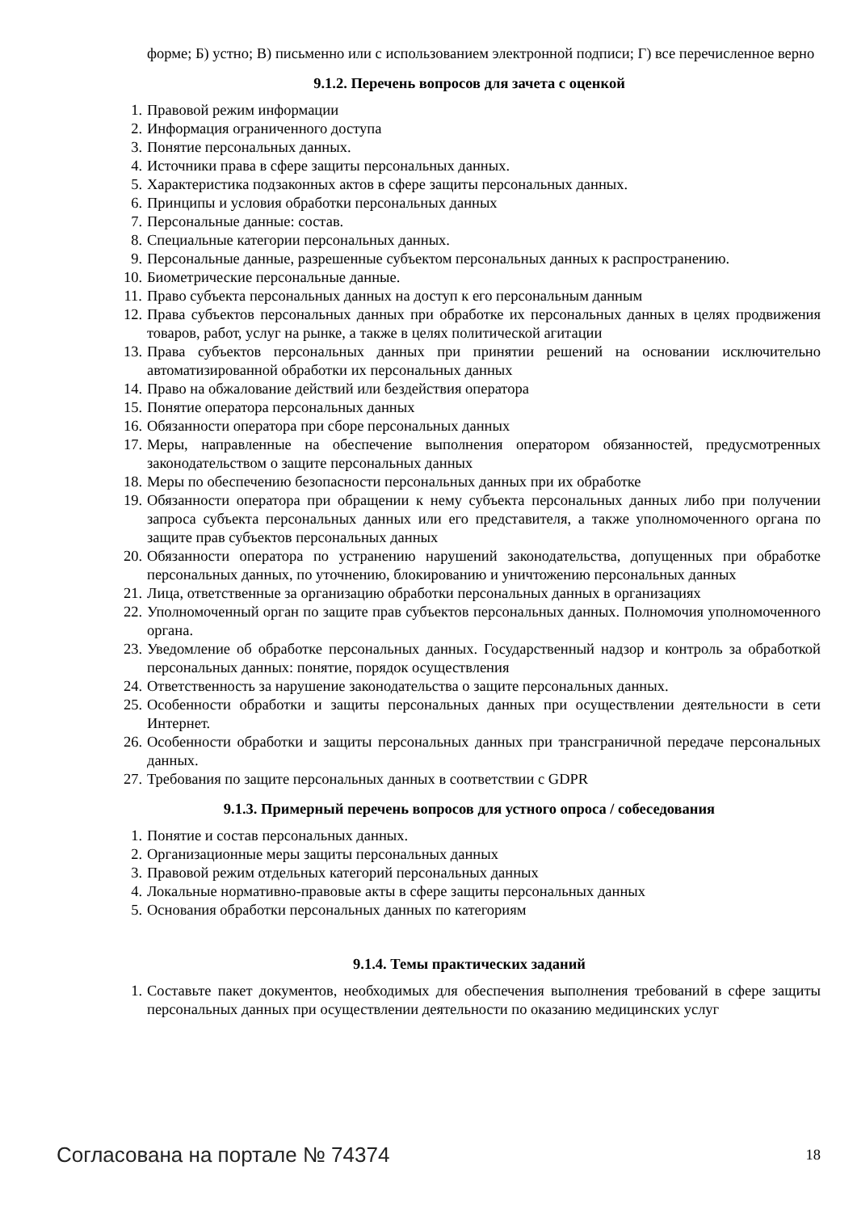форме; Б) устно; В) письменно или с использованием электронной подписи; Г) все перечисленное верно
9.1.2. Перечень вопросов для зачета с оценкой
1. Правовой режим информации
2. Информация ограниченного доступа
3. Понятие персональных данных.
4. Источники права в сфере защиты персональных данных.
5. Характеристика подзаконных актов в сфере защиты персональных данных.
6. Принципы и условия обработки персональных данных
7. Персональные данные: состав.
8. Специальные категории персональных данных.
9. Персональные данные, разрешенные субъектом персональных данных к распространению.
10. Биометрические персональные данные.
11. Право субъекта персональных данных на доступ к его персональным данным
12. Права субъектов персональных данных при обработке их персональных данных в целях продвижения товаров, работ, услуг на рынке, а также в целях политической агитации
13. Права субъектов персональных данных при принятии решений на основании исключительно автоматизированной обработки их персональных данных
14. Право на обжалование действий или бездействия оператора
15. Понятие оператора персональных данных
16. Обязанности оператора при сборе персональных данных
17. Меры, направленные на обеспечение выполнения оператором обязанностей, предусмотренных законодательством о защите персональных данных
18. Меры по обеспечению безопасности персональных данных при их обработке
19. Обязанности оператора при обращении к нему субъекта персональных данных либо при получении запроса субъекта персональных данных или его представителя, а также уполномоченного органа по защите прав субъектов персональных данных
20. Обязанности оператора по устранению нарушений законодательства, допущенных при обработке персональных данных, по уточнению, блокированию и уничтожению персональных данных
21. Лица, ответственные за организацию обработки персональных данных в организациях
22. Уполномоченный орган по защите прав субъектов персональных данных. Полномочия уполномоченного органа.
23. Уведомление об обработке персональных данных. Государственный надзор и контроль за обработкой персональных данных: понятие, порядок осуществления
24. Ответственность за нарушение законодательства о защите персональных данных.
25. Особенности обработки и защиты персональных данных при осуществлении деятельности в сети Интернет.
26. Особенности обработки и защиты персональных данных при трансграничной передаче персональных данных.
27. Требования по защите персональных данных в соответствии с GDPR
9.1.3. Примерный перечень вопросов для устного опроса / собеседования
1. Понятие и состав персональных данных.
2. Организационные меры защиты персональных данных
3. Правовой режим отдельных категорий персональных данных
4. Локальные нормативно-правовые акты в сфере защиты персональных данных
5. Основания обработки персональных данных по категориям
9.1.4. Темы практических заданий
1. Составьте пакет документов, необходимых для обеспечения выполнения требований в сфере защиты персональных данных при осуществлении деятельности по оказанию медицинских услуг
Согласована на портале № 74374 18